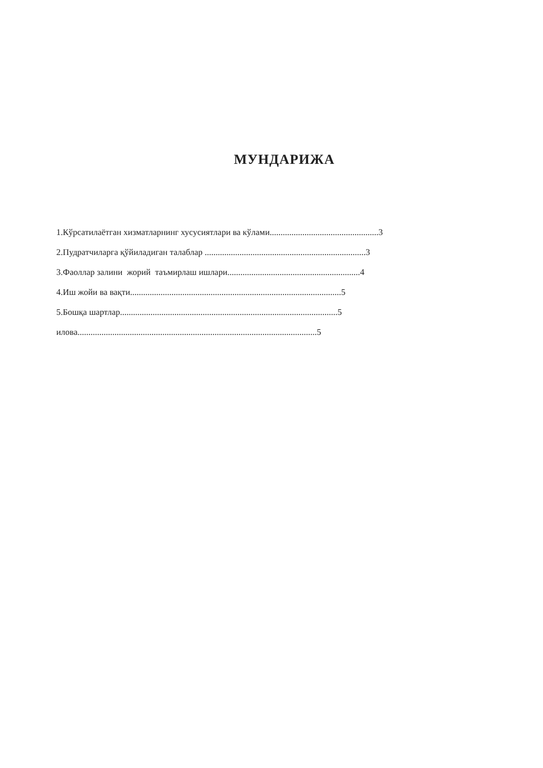МУНДАРИЖА
1.Кўрсатилаётган хизматларнинг хусусиятлари ва кўлами..................................................3
2.Пудратчиларга қўйиладиган талаблар ..........................................................................3
3.Фаоллар залини жорий таъмирлаш ишлари.............................................................4
4.Иш жойи ва вақти.................................................................................................5
5.Бошқа шартлар....................................................................................................5
илова..............................................................................................................5